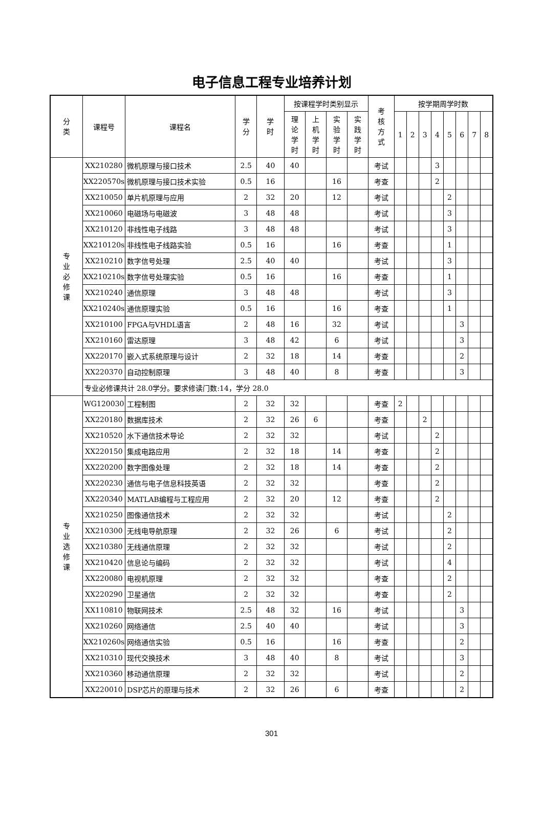电子信息工程专业培养计划
| 分 类 | 课程号 | 课程名 | 学 分 | 学 时 | 按课程学时类别显示 | | | | 考 核 方 式 | 按学期周学时数 | | | | | | | |
| --- | --- | --- | --- | --- | --- | --- | --- | --- | --- | --- | --- | --- | --- | --- | --- | --- | --- |
| | | | | | 理 论 学 时 | 上 机 学 时 | 实 验 学 时 | 实 践 学 时 | | 1 | 2 | 3 | 4 | 5 | 6 | 7 | 8 |
| 专 业 必 修 课 | XX210280 | 微机原理与接口技术 | 2.5 | 40 | 40 | | | | 考试 | | | | 3 | | | | |
| | XX220570s | 微机原理与接口技术实验 | 0.5 | 16 | | | 16 | | 考查 | | | | 2 | | | | |
| | XX210050 | 单片机原理与应用 | 2 | 32 | 20 | | 12 | | 考试 | | | | | 2 | | | |
| | XX210060 | 电磁场与电磁波 | 3 | 48 | 48 | | | | 考试 | | | | | 3 | | | |
| | XX210120 | 非线性电子线路 | 3 | 48 | 48 | | | | 考试 | | | | | 3 | | | |
| | XX210120s | 非线性电子线路实验 | 0.5 | 16 | | | 16 | | 考查 | | | | | 1 | | | |
| | XX210210 | 数字信号处理 | 2.5 | 40 | 40 | | | | 考试 | | | | | 3 | | | |
| | XX210210s | 数字信号处理实验 | 0.5 | 16 | | | 16 | | 考查 | | | | | 1 | | | |
| | XX210240 | 通信原理 | 3 | 48 | 48 | | | | 考试 | | | | | 3 | | | |
| | XX210240s | 通信原理实验 | 0.5 | 16 | | | 16 | | 考查 | | | | | 1 | | | |
| | XX210100 | FPGA与VHDL语言 | 2 | 48 | 16 | | 32 | | 考试 | | | | | | 3 | | |
| | XX210160 | 雷达原理 | 3 | 48 | 42 | | 6 | | 考试 | | | | | | 3 | | |
| | XX220170 | 嵌入式系统原理与设计 | 2 | 32 | 18 | | 14 | | 考查 | | | | | | 2 | | |
| | XX220370 | 自动控制原理 | 3 | 48 | 40 | | 8 | | 考查 | | | | | | 3 | | |
| | 专业必修课共计 28.0学分。要求修读门数:14，学分 28.0 | | | | | | | | | | | | | | | | |
| 专 业 选 修 课 | WG120030 | 工程制图 | 2 | 32 | 32 | | | | 考查 | 2 | | | | | | | |
| | XX220180 | 数据库技术 | 2 | 32 | 26 | 6 | | | 考查 | | | 2 | | | | | |
| | XX210520 | 水下通信技术导论 | 2 | 32 | 32 | | | | 考试 | | | | 2 | | | | |
| | XX220150 | 集成电路应用 | 2 | 32 | 18 | | 14 | | 考查 | | | | 2 | | | | |
| | XX220200 | 数字图像处理 | 2 | 32 | 18 | | 14 | | 考查 | | | | 2 | | | | |
| | XX220230 | 通信与电子信息科技英语 | 2 | 32 | 32 | | | | 考查 | | | | 2 | | | | |
| | XX220340 | MATLAB编程与工程应用 | 2 | 32 | 20 | | 12 | | 考查 | | | | 2 | | | | |
| | XX210250 | 图像通信技术 | 2 | 32 | 32 | | | | 考试 | | | | | 2 | | | |
| | XX210300 | 无线电导航原理 | 2 | 32 | 26 | | 6 | | 考试 | | | | | 2 | | | |
| | XX210380 | 无线通信原理 | 2 | 32 | 32 | | | | 考试 | | | | | 2 | | | |
| | XX210420 | 信息论与编码 | 2 | 32 | 32 | | | | 考试 | | | | | 4 | | | |
| | XX220080 | 电视机原理 | 2 | 32 | 32 | | | | 考查 | | | | | 2 | | | |
| | XX220290 | 卫星通信 | 2 | 32 | 32 | | | | 考查 | | | | | 2 | | | |
| | XX110810 | 物联网技术 | 2.5 | 48 | 32 | | 16 | | 考试 | | | | | | 3 | | |
| | XX210260 | 网络通信 | 2.5 | 40 | 40 | | | | 考试 | | | | | | 3 | | |
| | XX210260s | 网络通信实验 | 0.5 | 16 | | | 16 | | 考查 | | | | | | 2 | | |
| | XX210310 | 现代交换技术 | 3 | 48 | 40 | | 8 | | 考试 | | | | | | 3 | | |
| | XX210360 | 移动通信原理 | 2 | 32 | 32 | | | | 考试 | | | | | | 2 | | |
| | XX220010 | DSP芯片的原理与技术 | 2 | 32 | 26 | | 6 | | 考查 | | | | | | 2 | | |
301